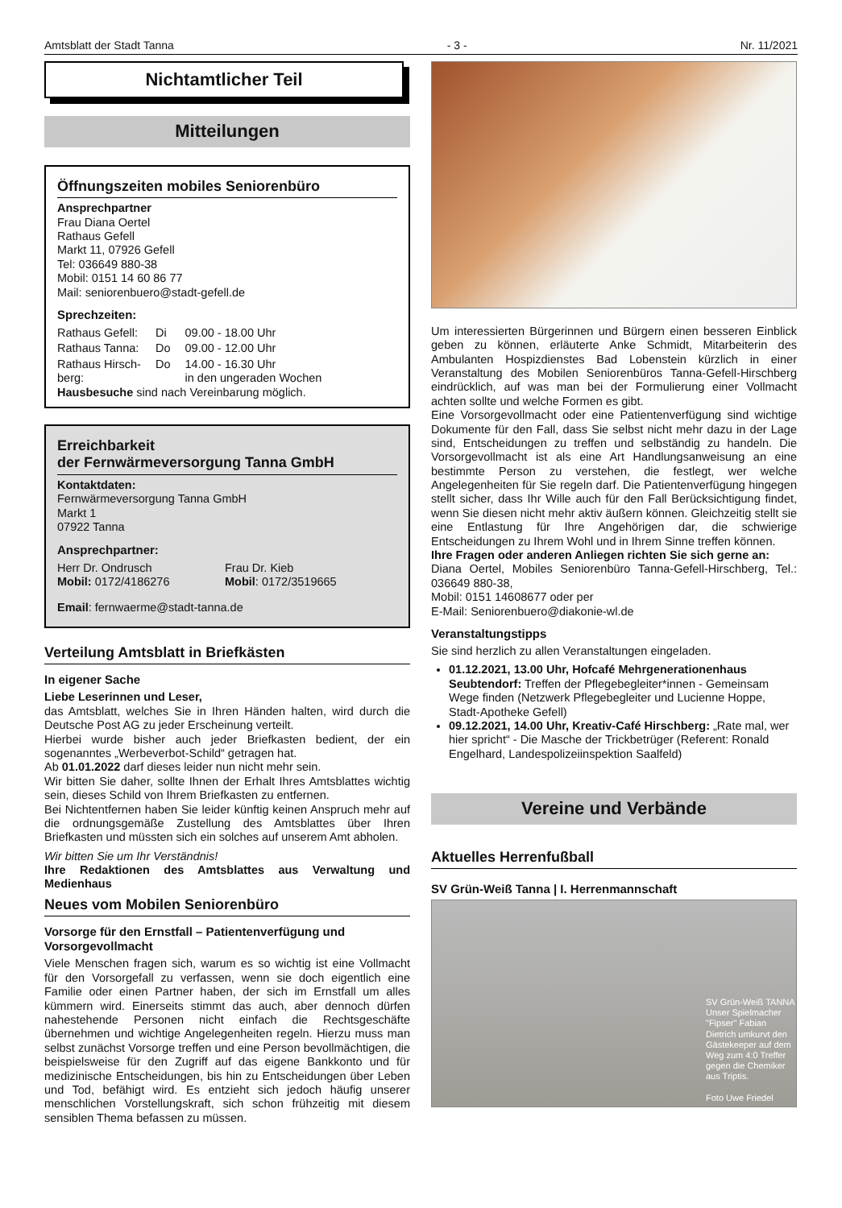Amtsblatt der Stadt Tanna - 3 - Nr. 11/2021
Nichtamtlicher Teil
Mitteilungen
Öffnungszeiten mobiles Seniorenbüro
Ansprechpartner
Frau Diana Oertel
Rathaus Gefell
Markt 11, 07926 Gefell
Tel: 036649 880-38
Mobil: 0151 14 60 86 77
Mail: seniorenbuero@stadt-gefell.de
Sprechzeiten:
| Rathaus Gefell: | Di | 09.00 - 18.00 Uhr |
| Rathaus Tanna: | Do | 09.00 - 12.00 Uhr |
| Rathaus Hirsch- berg: | Do | 14.00 - 16.30 Uhr in den ungeraden Wochen |
Hausbesuche sind nach Vereinbarung möglich.
Erreichbarkeit
der Fernwärmeversorgung Tanna GmbH
Kontaktdaten:
Fernwärmeversorgung Tanna GmbH
Markt 1
07922 Tanna
Ansprechpartner:
| Herr Dr. Ondrusch Mobil: 0172/4186276 | Frau Dr. Kieb Mobil : 0172/3519665 |
Email: fernwaerme@stadt-tanna.de
Verteilung Amtsblatt in Briefkästen
In eigener Sache
Liebe Leserinnen und Leser,
das Amtsblatt, welches Sie in Ihren Händen halten, wird durch die Deutsche Post AG zu jeder Erscheinung verteilt.
Hierbei wurde bisher auch jeder Briefkasten bedient, der ein sogenanntes „Werbeverbot-Schild“ getragen hat.
Ab 01.01.2022 darf dieses leider nun nicht mehr sein.
Wir bitten Sie daher, sollte Ihnen der Erhalt Ihres Amtsblattes wichtig sein, dieses Schild von Ihrem Briefkasten zu entfernen.
Bei Nichtentfernen haben Sie leider künftig keinen Anspruch mehr auf die ordnungsgemäße Zustellung des Amtsblattes über Ihren Briefkasten und müssten sich ein solches auf unserem Amt abholen.
Wir bitten Sie um Ihr Verständnis!
Ihre Redaktionen des Amtsblattes aus Verwaltung und Medienhaus
Neues vom Mobilen Seniorenbüro
Vorsorge für den Ernstfall – Patientenverfügung und Vorsorgevollmacht
Viele Menschen fragen sich, warum es so wichtig ist eine Vollmacht für den Vorsorgefall zu verfassen, wenn sie doch eigentlich eine Familie oder einen Partner haben, der sich im Ernstfall um alles kümmern wird. Einerseits stimmt das auch, aber dennoch dürfen nahestehende Personen nicht einfach die Rechtsgeschäfte übernehmen und wichtige Angelegenheiten regeln. Hierzu muss man selbst zunächst Vorsorge treffen und eine Person bevollmächtigen, die beispielsweise für den Zugriff auf das eigene Bankkonto und für medizinische Entscheidungen, bis hin zu Entscheidungen über Leben und Tod, befähigt wird. Es entzieht sich jedoch häufig unserer menschlichen Vorstellungskraft, sich schon frühzeitig mit diesem sensiblen Thema befassen zu müssen.
Um interessierten Bürgerinnen und Bürgern einen besseren Einblick geben zu können, erläuterte Anke Schmidt, Mitarbeiterin des Ambulanten Hospizdienstes Bad Lobenstein kürzlich in einer Veranstaltung des Mobilen Seniorenbüros Tanna-Gefell-Hirschberg eindrücklich, auf was man bei der Formulierung einer Vollmacht achten sollte und welche Formen es gibt.
Eine Vorsorgevollmacht oder eine Patientenverfügung sind wichtige Dokumente für den Fall, dass Sie selbst nicht mehr dazu in der Lage sind, Entscheidungen zu treffen und selbständig zu handeln. Die Vorsorgevollmacht ist als eine Art Handlungsanweisung an eine bestimmte Person zu verstehen, die festlegt, wer welche Angelegenheiten für Sie regeln darf. Die Patientenverfügung hingegen stellt sicher, dass Ihr Wille auch für den Fall Berücksichtigung findet, wenn Sie diesen nicht mehr aktiv äußern können. Gleichzeitig stellt sie eine Entlastung für Ihre Angehörigen dar, die schwierige Entscheidungen zu Ihrem Wohl und in Ihrem Sinne treffen können.
Ihre Fragen oder anderen Anliegen richten Sie sich gerne an:
Diana Oertel, Mobiles Seniorenbüro Tanna-Gefell-Hirschberg, Tel.: 036649 880-38,
Mobil: 0151 14608677 oder per
E-Mail: Seniorenbuero@diakonie-wl.de
Veranstaltungstipps
Sie sind herzlich zu allen Veranstaltungen eingeladen.
01.12.2021, 13.00 Uhr, Hofcafé Mehrgenerationenhaus Seubtendorf: Treffen der Pflegebegleiter*innen - Gemeinsam Wege finden (Netzwerk Pflegebegleiter und Lucienne Hoppe, Stadt-Apotheke Gefell)
09.12.2021, 14.00 Uhr, Kreativ-Café Hirschberg: „Rate mal, wer hier spricht“ - Die Masche der Trickbetrüger (Referent: Ronald Engelhard, Landespolizeiinspektion Saalfeld)
Vereine und Verbände
Aktuelles Herrenfußball
SV Grün-Weiß Tanna | I. Herrenmannschaft
SV Grün-Weiß TANNA
Unser Spielmacher "Fipser" Fabian Dietrich umkurvt den Gästekeeper auf dem Weg zum 4:0 Treffer gegen die Chemiker aus Triptis.
Foto Uwe Friedel